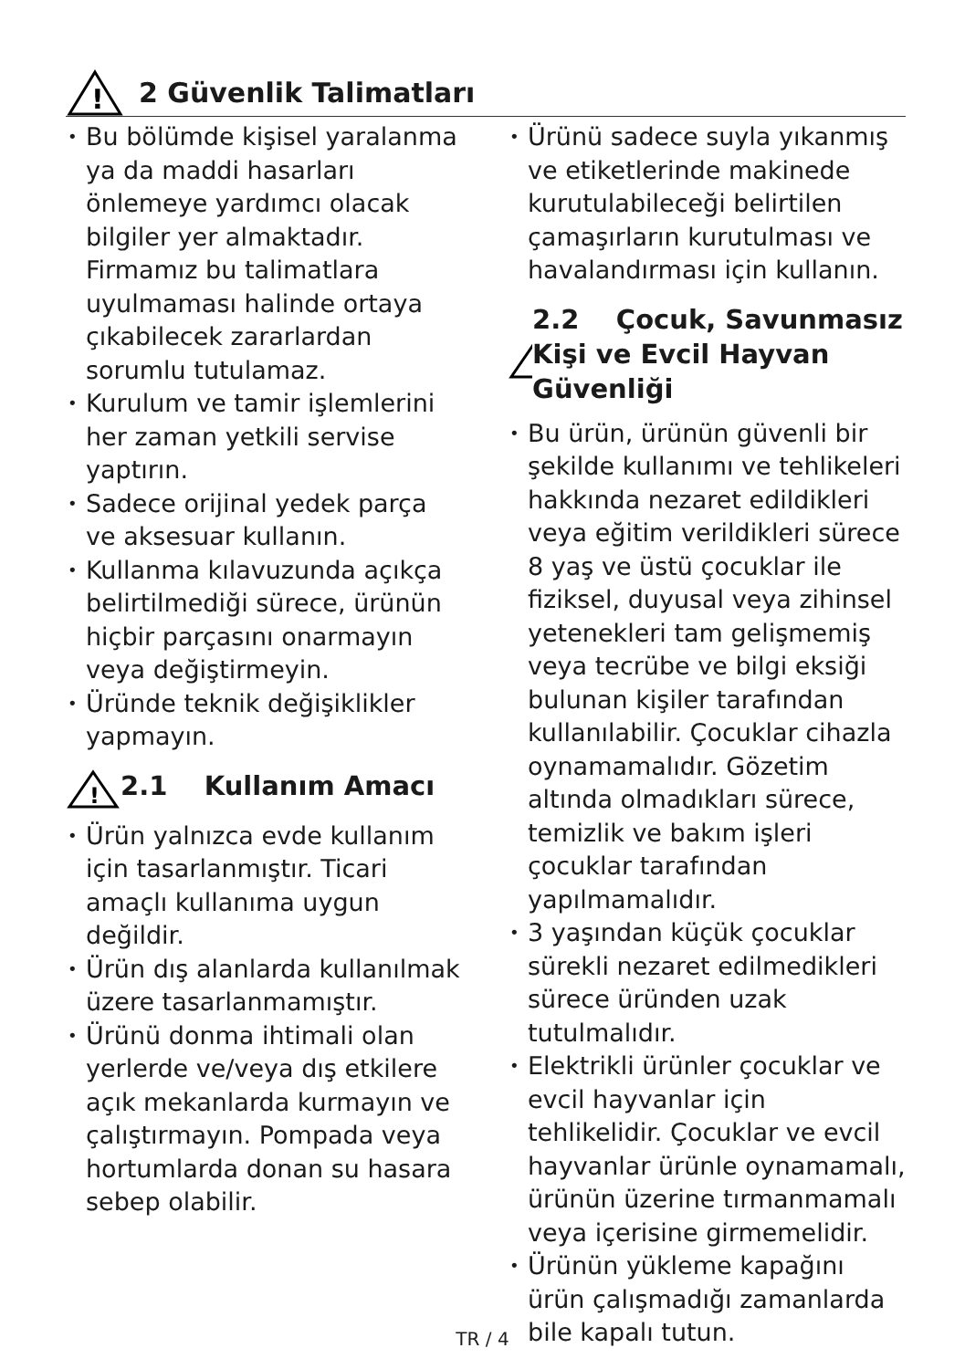!
2 Güvenlik Talimatları
• Bu bölümde kişisel yaralanma ya da maddi hasarları önlemeye yardımcı olacak bilgiler yer almaktadır. Firmamız bu talimatlara uyulmaması halinde ortaya çıkabilecek zararlardan sorumlu tutulamaz.
• Kurulum ve tamir işlemlerini her zaman yetkili servise yaptırın.
• Sadece orijinal yedek parça ve aksesuar kullanın.
• Kullanma kılavuzunda açıkça belirtilmediği sürece, ürünün hiçbir parçasını onarmayın veya değiştirmeyin.
• Üründe teknik değişiklikler yapmayın.
!
2.1 Kullanım Amacı
• Ürün yalnızca evde kullanım için tasarlanmıştır. Ticari amaçlı kullanıma uygun değildir.
• Ürün dış alanlarda kullanılmak üzere tasarlanmamıştır.
• Ürünü donma ihtimali olan yerlerde ve/veya dış etkilere açık mekanlarda kurmayın ve çalıştırmayın. Pompada veya hortumlarda donan su hasara sebep olabilir.
• Ürünü sadece suyla yıkanmış ve etiketlerinde makinede kurutulabileceği belirtilen çamaşırların kurutulması ve havalandırması için kullanın.
!
2.2 Çocuk, Savunmasız Kişi ve Evcil Hayvan Güvenliği
• Bu ürün, ürünün güvenli bir şekilde kullanımı ve tehlikeleri hakkında nezaret edildikleri veya eğitim verildikleri sürece 8 yaş ve üstü çocuklar ile fiziksel, duyusal veya zihinsel yetenekleri tam gelişmemiş veya tecrübe ve bilgi eksiği bulunan kişiler tarafından kullanılabilir. Çocuklar cihazla oynamamalıdır. Gözetim altında olmadıkları sürece, temizlik ve bakım işleri çocuklar tarafından yapılmamalıdır.
• 3 yaşından küçük çocuklar sürekli nezaret edilmedikleri sürece üründen uzak tutulmalıdır.
• Elektrikli ürünler çocuklar ve evcil hayvanlar için tehlikelidir. Çocuklar ve evcil hayvanlar ürünle oynamamalı, ürünün üzerine tırmanmamalı veya içerisine girmemelidir.
• Ürünün yükleme kapağını ürün çalışmadığı zamanlarda bile kapalı tutun.
TR / 4